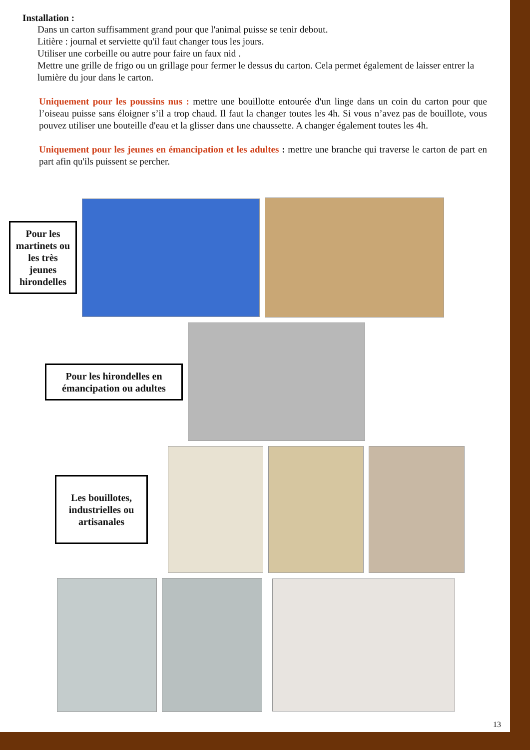Installation :
Dans un carton suffisamment grand pour que l'animal puisse se tenir debout.
Litière : journal et serviette qu'il faut changer tous les jours.
Utiliser une corbeille ou autre pour faire un faux nid .
Mettre une grille de frigo ou un grillage pour fermer le dessus du carton. Cela permet également de laisser entrer la lumière du jour dans le carton.
Uniquement pour les poussins nus : mettre une bouillotte entourée d'un linge dans un coin du carton pour que l’oiseau puisse sans éloigner s’il a trop chaud. Il faut la changer toutes les 4h. Si vous n’avez pas de bouillote, vous pouvez utiliser une bouteille d'eau et la glisser dans une chaussette. A changer également toutes les 4h.
Uniquement pour les jeunes en émancipation et les adultes : mettre une branche qui traverse le carton de part en part afin qu'ils puissent se percher.
Pour les martinets ou les très jeunes hirondelles
Pour les hirondelles en émancipation ou adultes
Les bouillotes, industrielles ou artisanales
13